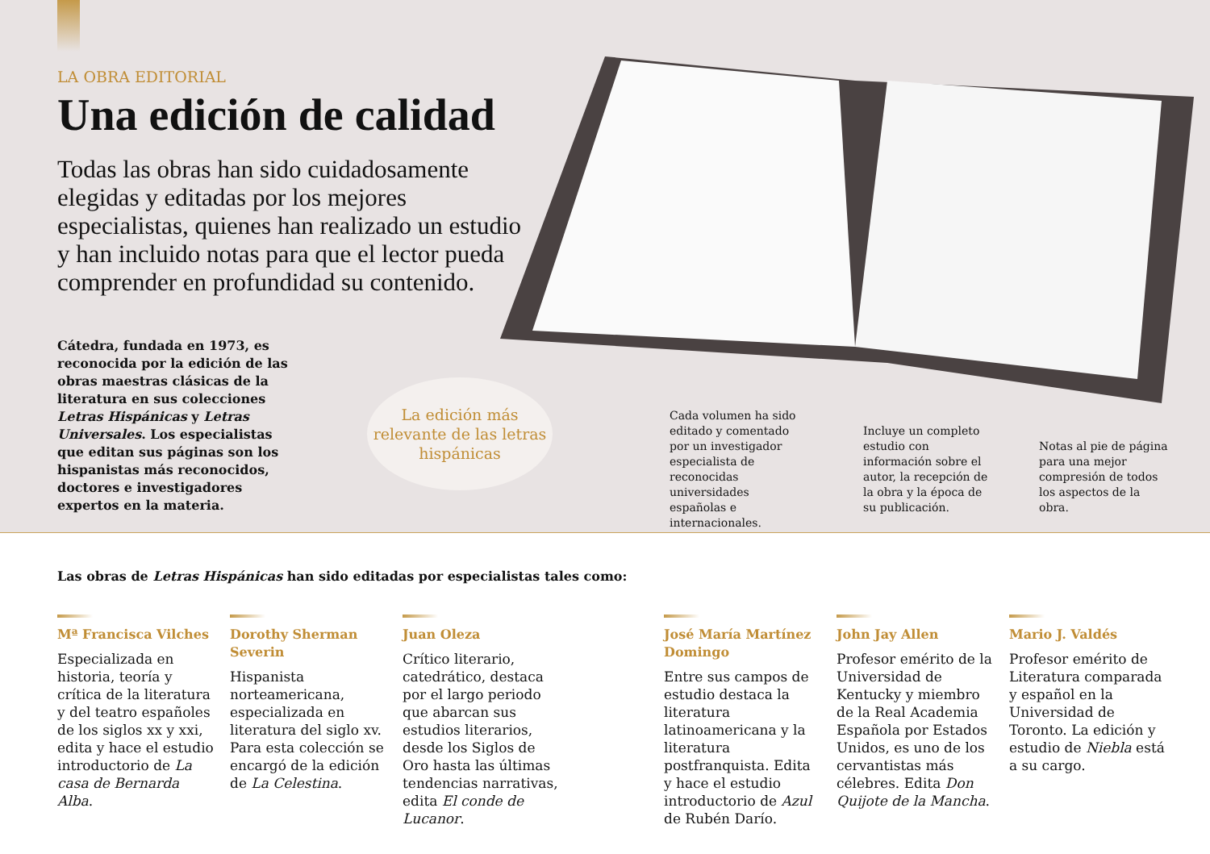LA OBRA EDITORIAL
Una edición de calidad
Todas las obras han sido cuidadosamente elegidas y editadas por los mejores especialistas, quienes han realizado un estudio y han incluido notas para que el lector pueda comprender en profundidad su contenido.
Cátedra, fundada en 1973, es reconocida por la edición de las obras maestras clásicas de la literatura en sus colecciones Letras Hispánicas y Letras Universales. Los especialistas que editan sus páginas son los hispanistas más reconocidos, doctores e investigadores expertos en la materia.
La edición más relevante de las letras hispánicas
Cada volumen ha sido editado y comentado por un investigador especialista de reconocidas universidades españolas e internacionales.
Incluye un completo estudio con información sobre el autor, la recepción de la obra y la época de su publicación.
Notas al pie de página para una mejor compresión de todos los aspectos de la obra.
Las obras de Letras Hispánicas han sido editadas por especialistas tales como:
Mª Francisca Vilches
Especializada en historia, teoría y crítica de la literatura y del teatro españoles de los siglos xx y xxi, edita y hace el estudio introductorio de La casa de Bernarda Alba.
Dorothy Sherman Severin
Hispanista norteamericana, especializada en literatura del siglo xv. Para esta colección se encargó de la edición de La Celestina.
Juan Oleza
Crítico literario, catedrático, destaca por el largo periodo que abarcan sus estudios literarios, desde los Siglos de Oro hasta las últimas tendencias narrativas, edita El conde de Lucanor.
José María Martínez Domingo
Entre sus campos de estudio destaca la literatura latinoamericana y la literatura postfranquista. Edita y hace el estudio introductorio de Azul de Rubén Darío.
John Jay Allen
Profesor emérito de la Universidad de Kentucky y miembro de la Real Academia Española por Estados Unidos, es uno de los cervantistas más célebres. Edita Don Quijote de la Mancha.
Mario J. Valdés
Profesor emérito de Literatura comparada y español en la Universidad de Toronto. La edición y estudio de Niebla está a su cargo.